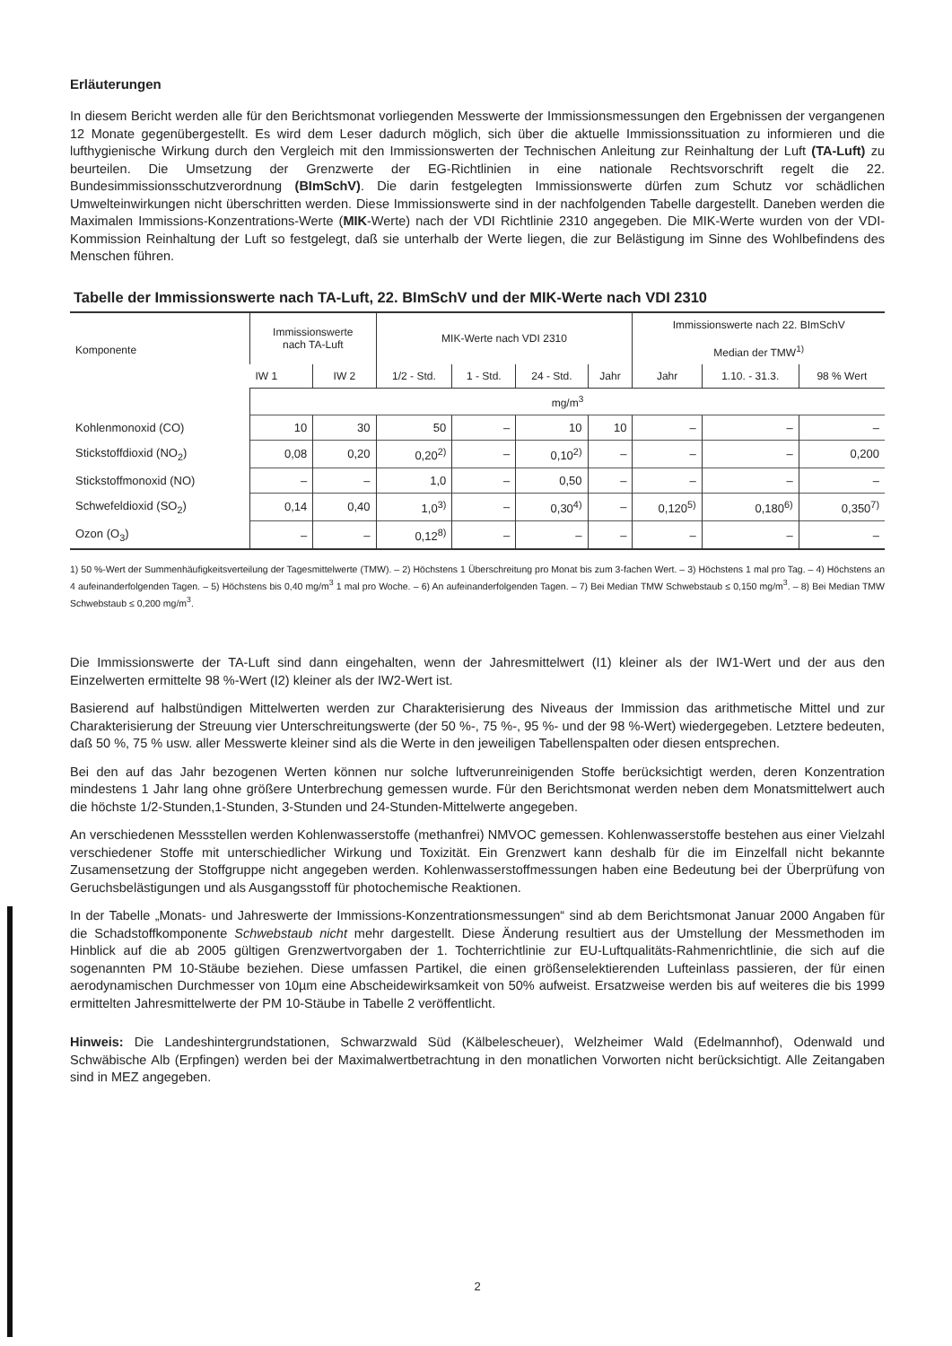Erläuterungen
In diesem Bericht werden alle für den Berichtsmonat vorliegenden Messwerte der Immissionsmessungen den Ergebnissen der vergangenen 12 Monate gegenübergestellt. Es wird dem Leser dadurch möglich, sich über die aktuelle Immissionssituation zu informieren und die lufthygienische Wirkung durch den Vergleich mit den Immissionswerten der Technischen Anleitung zur Reinhaltung der Luft (TA-Luft) zu beurteilen. Die Umsetzung der Grenzwerte der EG-Richtlinien in eine nationale Rechtsvorschrift regelt die 22. Bundesimmissionsschutzverordnung (BImSchV). Die darin festgelegten Immissionswerte dürfen zum Schutz vor schädlichen Umwelteinwirkungen nicht überschritten werden. Diese Immissionswerte sind in der nachfolgenden Tabelle dargestellt. Daneben werden die Maximalen Immissions-Konzentrations-Werte (MIK-Werte) nach der VDI Richtlinie 2310 angegeben. Die MIK-Werte wurden von der VDI-Kommission Reinhaltung der Luft so festgelegt, daß sie unterhalb der Werte liegen, die zur Belästigung im Sinne des Wohlbefindens des Menschen führen.
Tabelle der Immissionswerte nach TA-Luft, 22. BImSchV und der MIK-Werte nach VDI 2310
| Komponente | Immissionswerte nach TA-Luft | | MIK-Werte nach VDI 2310 | | | | Immissionswerte nach 22. BImSchV Median der TMW<sup>1)</sup> | | |
| --- | --- | --- | --- | --- | --- | --- | --- | --- | --- |
| | IW 1 | IW 2 | 1/2 - Std. | 1 - Std. | 24 - Std. | Jahr | Jahr | 1.10. - 31.3. | 98 % Wert |
| | mg/m<sup>3</sup> | | | | | | | | |
| Kohlenmonoxid (CO) | 10 | 30 | 50 | – | 10 | 10 | – | – | – |
| Stickstoffdioxid (NO<sub>2</sub>) | 0,08 | 0,20 | 0,20<sup>2)</sup> | – | 0,10<sup>2)</sup> | – | – | – | 0,200 |
| Stickstoffmonoxid (NO) | – | – | 1,0 | – | 0,50 | – | – | – | – |
| Schwefeldioxid (SO<sub>2</sub>) | 0,14 | 0,40 | 1,0<sup>3)</sup> | – | 0,30<sup>4)</sup> | – | 0,120<sup>5)</sup> | 0,180<sup>6)</sup> | 0,350<sup>7)</sup> |
| Ozon (O<sub>3</sub>) | – | – | 0,12<sup>8)</sup> | – | – | – | – | – | – |
1) 50 %-Wert der Summenhäufigkeitsverteilung der Tagesmittelwerte (TMW). – 2) Höchstens 1 Überschreitung pro Monat bis zum 3-fachen Wert. – 3) Höchstens 1 mal pro Tag. – 4) Höchstens an 4 aufeinanderfolgenden Tagen. – 5) Höchstens bis 0,40 mg/m<sup>3</sup> 1 mal pro Woche. – 6) An aufeinanderfolgenden Tagen. – 7) Bei Median TMW Schwebstaub ≤ 0,150 mg/m<sup>3</sup>. – 8) Bei Median TMW Schwebstaub ≤ 0,200 mg/m<sup>3</sup>.
Die Immissionswerte der TA-Luft sind dann eingehalten, wenn der Jahresmittelwert (I1) kleiner als der IW1-Wert und der aus den Einzelwerten ermittelte 98 %-Wert (I2) kleiner als der IW2-Wert ist.
Basierend auf halbstündigen Mittelwerten werden zur Charakterisierung des Niveaus der Immission das arithmetische Mittel und zur Charakterisierung der Streuung vier Unterschreitungswerte (der 50 %-, 75 %-, 95 %- und der 98 %-Wert) wiedergegeben. Letztere bedeuten, daß 50 %, 75 % usw. aller Messwerte kleiner sind als die Werte in den jeweiligen Tabellenspalten oder diesen entsprechen.
Bei den auf das Jahr bezogenen Werten können nur solche luftverunreinigenden Stoffe berücksichtigt werden, deren Konzentration mindestens 1 Jahr lang ohne größere Unterbrechung gemessen wurde. Für den Berichtsmonat werden neben dem Monatsmittelwert auch die höchste 1/2-Stunden,1-Stunden, 3-Stunden und 24-Stunden-Mittelwerte angegeben.
An verschiedenen Messstellen werden Kohlenwasserstoffe (methanfrei) NMVOC gemessen. Kohlenwasserstoffe bestehen aus einer Vielzahl verschiedener Stoffe mit unterschiedlicher Wirkung und Toxizität. Ein Grenzwert kann deshalb für die im Einzelfall nicht bekannte Zusamensetzung der Stoffgruppe nicht angegeben werden. Kohlenwasserstoffmessungen haben eine Bedeutung bei der Überprüfung von Geruchsbelästigungen und als Ausgangsstoff für photochemische Reaktionen.
In der Tabelle „Monats- und Jahreswerte der Immissions-Konzentrationsmessungen“ sind ab dem Berichtsmonat Januar 2000 Angaben für die Schadstoffkomponente Schwebstaub nicht mehr dargestellt. Diese Änderung resultiert aus der Umstellung der Messmethoden im Hinblick auf die ab 2005 gültigen Grenzwertvorgaben der 1. Tochterrichtlinie zur EU-Luftqualitäts-Rahmenrichtlinie, die sich auf die sogenannten PM 10-Stäube beziehen. Diese umfassen Partikel, die einen größenselektierenden Lufteinlass passieren, der für einen aerodynamischen Durchmesser von 10µm eine Abscheidewirksamkeit von 50% aufweist. Ersatzweise werden bis auf weiteres die bis 1999 ermittelten Jahresmittelwerte der PM 10-Stäube in Tabelle 2 veröffentlicht.
Hinweis: Die Landeshintergrundstationen, Schwarzwald Süd (Kälbelescheuer), Welzheimer Wald (Edelmannhof), Odenwald und Schwäbische Alb (Erpfingen) werden bei der Maximalwertbetrachtung in den monatlichen Vorworten nicht berücksichtigt. Alle Zeitangaben sind in MEZ angegeben.
2